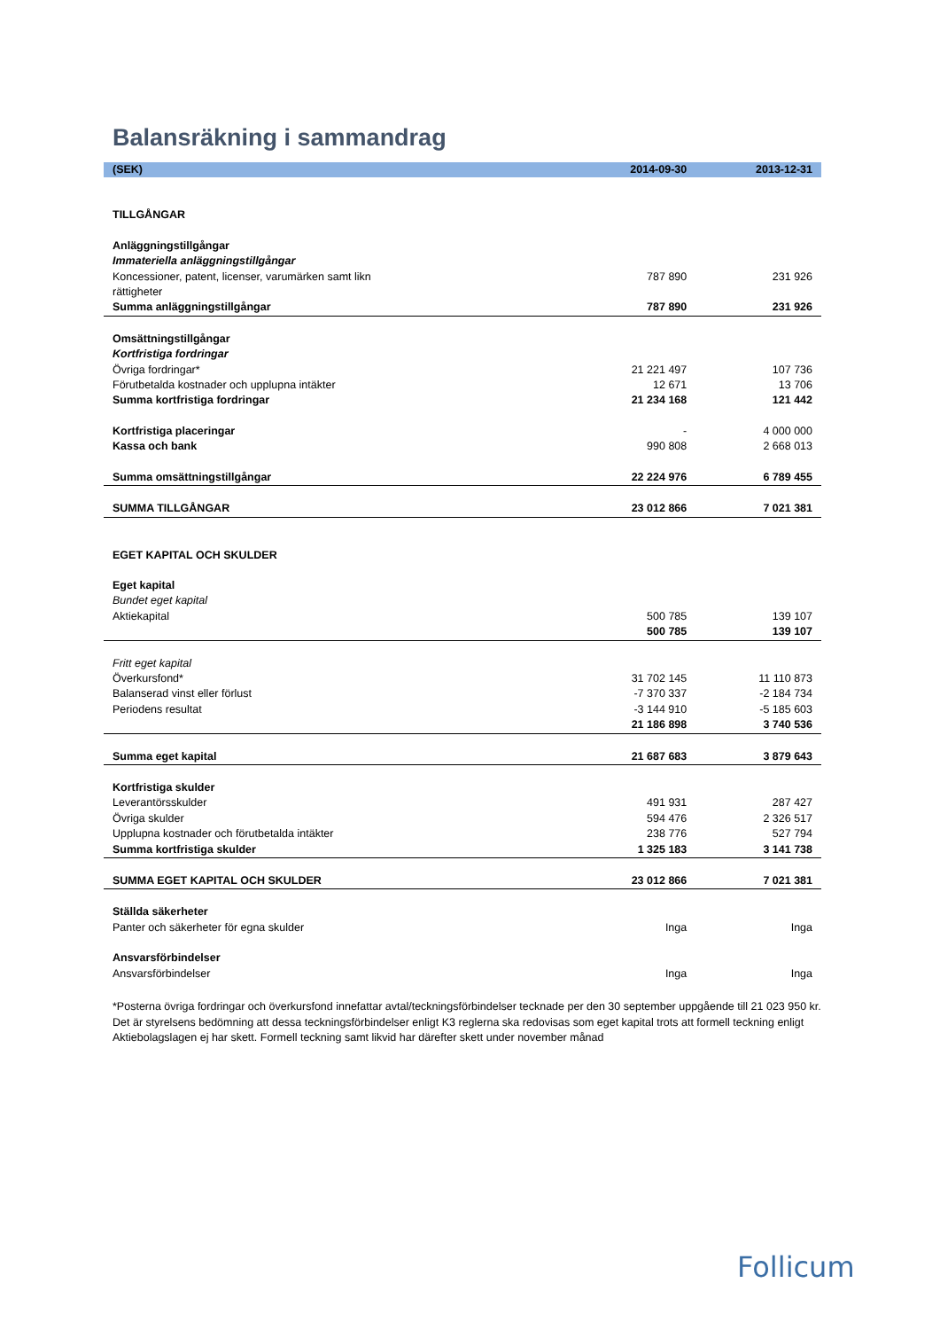Balansräkning i sammandrag
| (SEK) | 2014-09-30 | 2013-12-31 |
| --- | --- | --- |
| TILLGÅNGAR | | |
| Anläggningstillgångar | | |
| Immateriella anläggningstillgångar | | |
| Koncessioner, patent, licenser, varumärken samt likn rättigheter | 787 890 | 231 926 |
| Summa anläggningstillgångar | 787 890 | 231 926 |
| Omsättningstillgångar | | |
| Kortfristiga fordringar | | |
| Övriga fordringar* | 21 221 497 | 107 736 |
| Förutbetalda kostnader och upplupna intäkter | 12 671 | 13 706 |
| Summa kortfristiga fordringar | 21 234 168 | 121 442 |
| Kortfristiga placeringar | - | 4 000 000 |
| Kassa och bank | 990 808 | 2 668 013 |
| Summa omsättningstillgångar | 22 224 976 | 6 789 455 |
| SUMMA TILLGÅNGAR | 23 012 866 | 7 021 381 |
| EGET KAPITAL OCH SKULDER | | |
| Eget kapital | | |
| Bundet eget kapital | | |
| Aktiekapital | 500 785 | 139 107 |
| | 500 785 | 139 107 |
| Fritt eget kapital | | |
| Överkursfond* | 31 702 145 | 11 110 873 |
| Balanserad vinst eller förlust | -7 370 337 | -2 184 734 |
| Periodens resultat | -3 144 910 | -5 185 603 |
| | 21 186 898 | 3 740 536 |
| Summa eget kapital | 21 687 683 | 3 879 643 |
| Kortfristiga skulder | | |
| Leverantörsskulder | 491 931 | 287 427 |
| Övriga skulder | 594 476 | 2 326 517 |
| Upplupna kostnader och förutbetalda intäkter | 238 776 | 527 794 |
| Summa kortfristiga skulder | 1 325 183 | 3 141 738 |
| SUMMA EGET KAPITAL OCH SKULDER | 23 012 866 | 7 021 381 |
| Ställda säkerheter | | |
| Panter och säkerheter för egna skulder | Inga | Inga |
| Ansvarsförbindelser | | |
| Ansvarsförbindelser | Inga | Inga |
*Posterna övriga fordringar och överkursfond innefattar avtal/teckningsförbindelser tecknade per den 30 september uppgående till 21 023 950 kr. Det är styrelsens bedömning att dessa teckningsförbindelser enligt K3 reglerna ska redovisas som eget kapital trots att formell teckning enligt Aktiebolagslagen ej har skett. Formell teckning samt likvid har därefter skett under november månad
Follicum